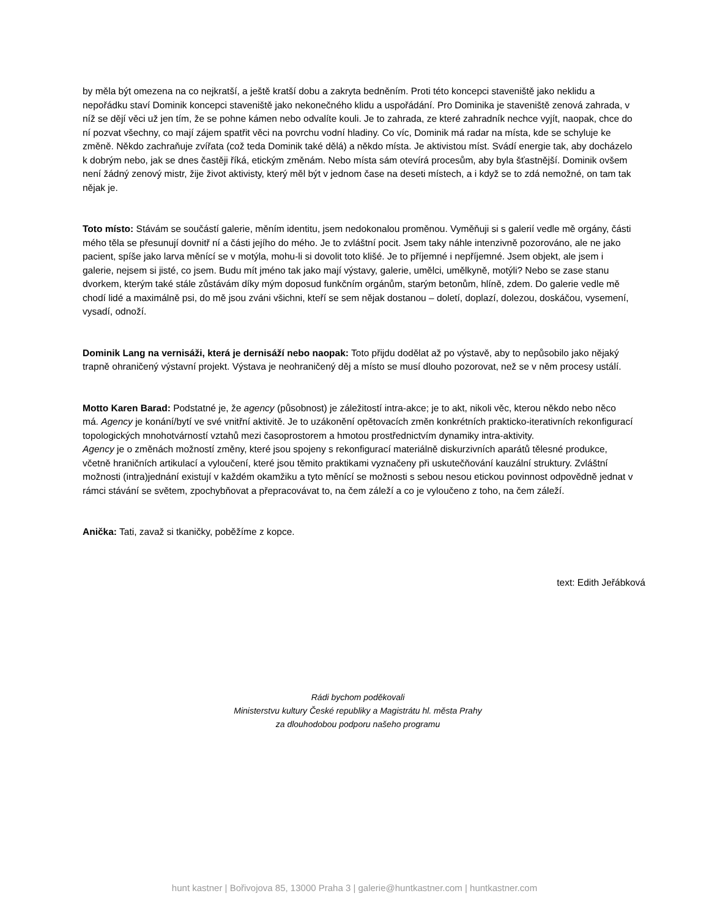by měla být omezena na co nejkratší, a ještě kratší dobu a zakryta bedněním. Proti této koncepci staveniště jako neklidu a nepořádku staví Dominik koncepci staveniště jako nekonečného klidu a uspořádání. Pro Dominika je staveniště zenová zahrada, v níž se dějí věci už jen tím, že se pohne kámen nebo odvalíte kouli. Je to zahrada, ze které zahradník nechce vyjít, naopak, chce do ní pozvat všechny, co mají zájem spatřit věci na povrchu vodní hladiny. Co víc, Dominik má radar na místa, kde se schyluje ke změně. Někdo zachraňuje zvířata (což teda Dominik také dělá) a někdo místa. Je aktivistou míst. Svádí energie tak, aby docházelo k dobrým nebo, jak se dnes častěji říká, etickým změnám. Nebo místa sám otevírá procesům, aby byla šťastnější. Dominik ovšem není žádný zenový mistr, žije život aktivisty, který měl být v jednom čase na deseti místech, a i když se to zdá nemožné, on tam tak nějak je.
Toto místo: Stávám se součástí galerie, měním identitu, jsem nedokonalou proměnou. Vyměňuji si s galerií vedle mě orgány, části mého těla se přesunují dovnitř ní a části jejího do mého. Je to zvláštní pocit. Jsem taky náhle intenzivně pozorováno, ale ne jako pacient, spíše jako larva měnící se v motýla, mohu-li si dovolit toto klišé. Je to příjemné i nepříjemné. Jsem objekt, ale jsem i galerie, nejsem si jisté, co jsem. Budu mít jméno tak jako mají výstavy, galerie, umělci, umělkyně, motýli? Nebo se zase stanu dvorkem, kterým také stále zůstávám díky mým doposud funkčním orgánům, starým betonům, hlíně, zdem. Do galerie vedle mě chodí lidé a maximálně psi, do mě jsou zváni všichni, kteří se sem nějak dostanou – doletí, doplazí, dolezou, doskáčou, vysemení, vysadí, odnoží.
Dominik Lang na vernisáži, která je dernisáží nebo naopak: Toto přijdu dodělat až po výstavě, aby to nepůsobilo jako nějaký trapně ohraničený výstavní projekt. Výstava je neohraničený děj a místo se musí dlouho pozorovat, než se v něm procesy ustálí.
Motto Karen Barad: Podstatné je, že agency (působnost) je záležitostí intra-akce; je to akt, nikoli věc, kterou někdo nebo něco má. Agency je konání/bytí ve své vnitřní aktivitě. Je to uzákonění opětovacích změn konkrétních prakticko-iterativních rekonfigurací topologických mnohotvárností vztahů mezi časoprostorem a hmotou prostřednictvím dynamiky intra-aktivity.
Agency je o změnách možností změny, které jsou spojeny s rekonfigurací materiálně diskurzivních aparátů tělesné produkce, včetně hraničních artikulací a vyloučení, které jsou těmito praktikami vyznačeny při uskutečňování kauzální struktury. Zvláštní možnosti (intra)jednání existují v každém okamžiku a tyto měnící se možnosti s sebou nesou etickou povinnost odpovědně jednat v rámci stávání se světem, zpochybňovat a přepracovávat to, na čem záleží a co je vyloučeno z toho, na čem záleží.
Anička: Tati, zavaž si tkaničky, poběžíme z kopce.
text: Edith Jeřábková
Rádi bychom poděkovali
Ministerstvu kultury České republiky a Magistrátu hl. města Prahy
za dlouhodobou podporu našeho programu
hunt kastner | Bořivojova 85, 13000 Praha 3 | galerie@huntkastner.com | huntkastner.com